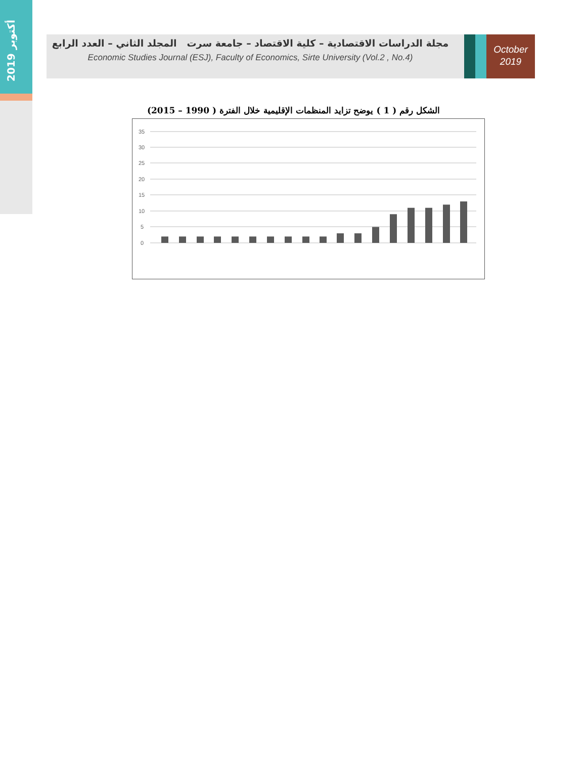أكتوبر 2019
مجلة الدراسات الاقتصادية – كلية الاقتصاد – جامعة سرت المجلد الثاني – العدد الرابع
Economic Studies Journal (ESJ), Faculty of Economics, Sirte University (Vol.2 , No.4)
October
2019
الشكل رقم ( 1 ) يوضح تزايد المنظمات الإقليمية خلال الفترة ( 1990 – 2015)
0
5
10
15
20
25
30
35